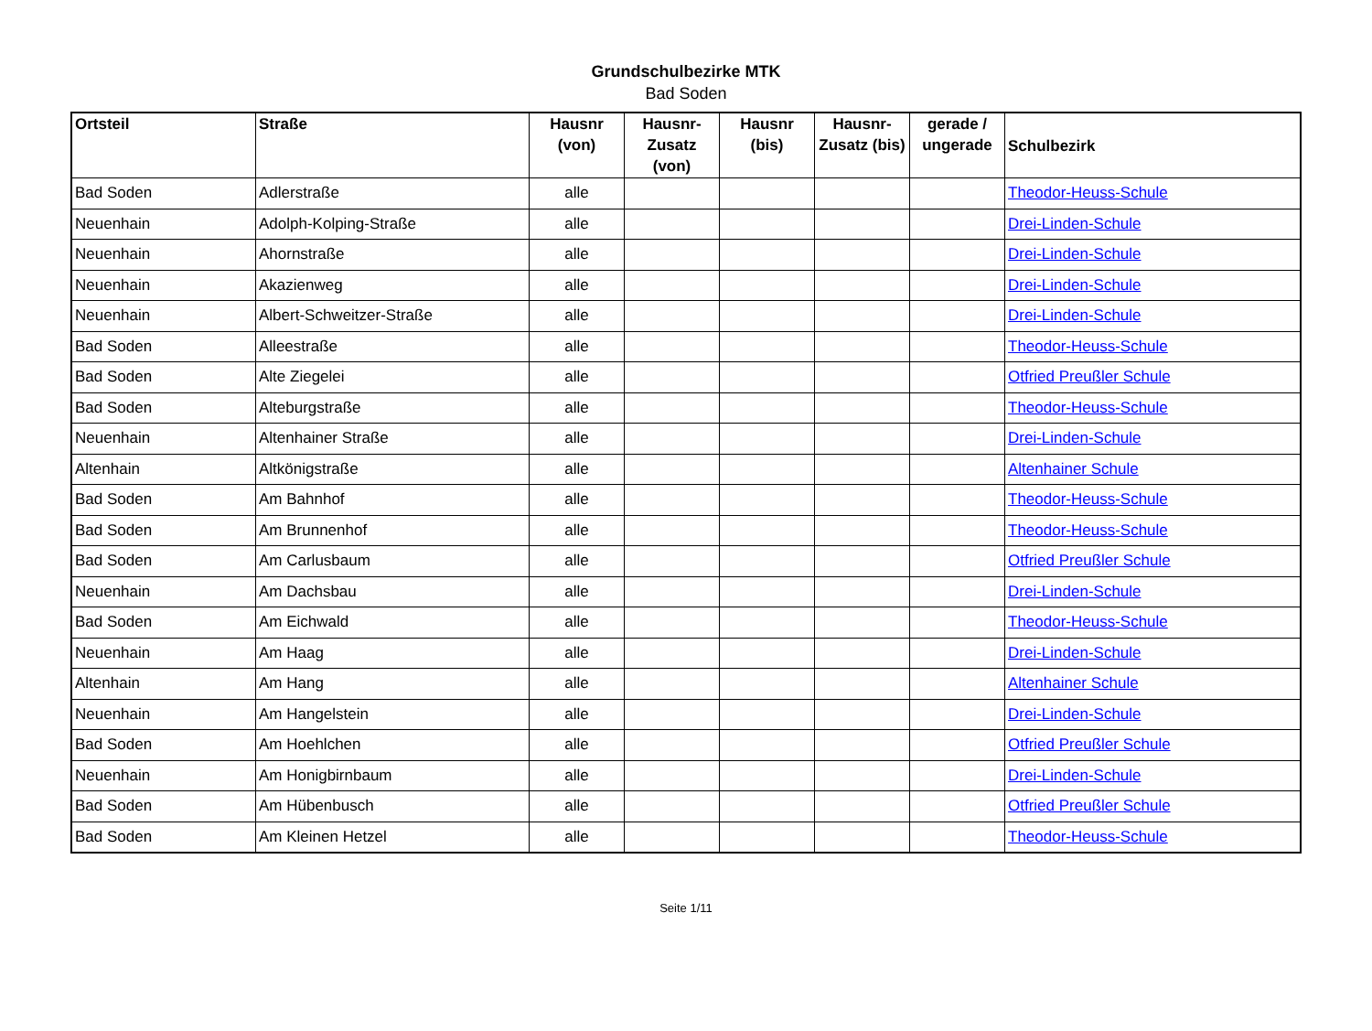Grundschulbezirke MTK
Bad Soden
| Ortsteil | Straße | Hausnr (von) | Hausnr-Zusatz (von) | Hausnr (bis) | Hausnr-Zusatz (bis) | gerade / ungerade | Schulbezirk |
| --- | --- | --- | --- | --- | --- | --- | --- |
| Bad Soden | Adlerstraße | alle | | | | | Theodor-Heuss-Schule |
| Neuenhain | Adolph-Kolping-Straße | alle | | | | | Drei-Linden-Schule |
| Neuenhain | Ahornstraße | alle | | | | | Drei-Linden-Schule |
| Neuenhain | Akazienweg | alle | | | | | Drei-Linden-Schule |
| Neuenhain | Albert-Schweitzer-Straße | alle | | | | | Drei-Linden-Schule |
| Bad Soden | Alleestraße | alle | | | | | Theodor-Heuss-Schule |
| Bad Soden | Alte Ziegelei | alle | | | | | Otfried Preußler Schule |
| Bad Soden | Alteburgstraße | alle | | | | | Theodor-Heuss-Schule |
| Neuenhain | Altenhainer Straße | alle | | | | | Drei-Linden-Schule |
| Altenhain | Altkönigstraße | alle | | | | | Altenhainer Schule |
| Bad Soden | Am Bahnhof | alle | | | | | Theodor-Heuss-Schule |
| Bad Soden | Am Brunnenhof | alle | | | | | Theodor-Heuss-Schule |
| Bad Soden | Am Carlusbaum | alle | | | | | Otfried Preußler Schule |
| Neuenhain | Am Dachsbau | alle | | | | | Drei-Linden-Schule |
| Bad Soden | Am Eichwald | alle | | | | | Theodor-Heuss-Schule |
| Neuenhain | Am Haag | alle | | | | | Drei-Linden-Schule |
| Altenhain | Am Hang | alle | | | | | Altenhainer Schule |
| Neuenhain | Am Hangelstein | alle | | | | | Drei-Linden-Schule |
| Bad Soden | Am Hoehlchen | alle | | | | | Otfried Preußler Schule |
| Neuenhain | Am Honigbirnbaum | alle | | | | | Drei-Linden-Schule |
| Bad Soden | Am Hübenbusch | alle | | | | | Otfried Preußler Schule |
| Bad Soden | Am Kleinen Hetzel | alle | | | | | Theodor-Heuss-Schule |
Seite 1/11